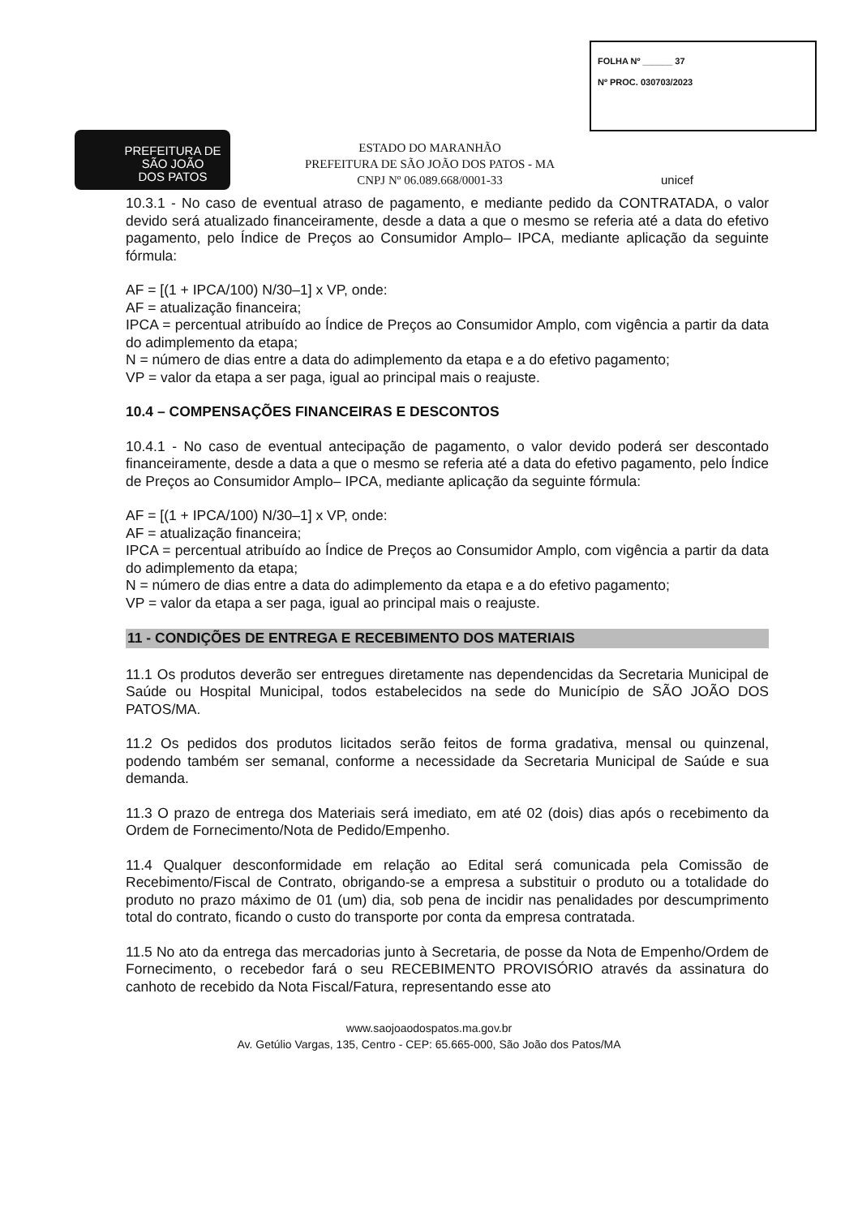PREFEITURA DE
SÃO JOÃO
DOS PATOS
ESTADO DO MARANHÃO
PREFEITURA DE SÃO JOÃO DOS PATOS - MA
CNPJ Nº 06.089.668/0001-33
FOLHA Nº ______ 37
Nº PROC. 030703/2023
unicef
10.3.1 - No caso de eventual atraso de pagamento, e mediante pedido da CONTRATADA, o valor devido será atualizado financeiramente, desde a data a que o mesmo se referia até a data do efetivo pagamento, pelo Índice de Preços ao Consumidor Amplo– IPCA, mediante aplicação da seguinte fórmula:
AF = [(1 + IPCA/100) N/30–1] x VP, onde:
AF = atualização financeira;
IPCA = percentual atribuído ao Índice de Preços ao Consumidor Amplo, com vigência a partir da data do adimplemento da etapa;
N = número de dias entre a data do adimplemento da etapa e a do efetivo pagamento;
VP = valor da etapa a ser paga, igual ao principal mais o reajuste.
10.4 – COMPENSAÇÕES FINANCEIRAS E DESCONTOS
10.4.1 - No caso de eventual antecipação de pagamento, o valor devido poderá ser descontado financeiramente, desde a data a que o mesmo se referia até a data do efetivo pagamento, pelo Índice de Preços ao Consumidor Amplo– IPCA, mediante aplicação da seguinte fórmula:
AF = [(1 + IPCA/100) N/30–1] x VP, onde:
AF = atualização financeira;
IPCA = percentual atribuído ao Índice de Preços ao Consumidor Amplo, com vigência a partir da data do adimplemento da etapa;
N = número de dias entre a data do adimplemento da etapa e a do efetivo pagamento;
VP = valor da etapa a ser paga, igual ao principal mais o reajuste.
11 - CONDIÇÕES DE ENTREGA E RECEBIMENTO DOS MATERIAIS
11.1 Os produtos deverão ser entregues diretamente nas dependencidas da Secretaria Municipal de Saúde ou Hospital Municipal, todos estabelecidos na sede do Município de SÃO JOÃO DOS PATOS/MA.
11.2 Os pedidos dos produtos licitados serão feitos de forma gradativa, mensal ou quinzenal, podendo também ser semanal, conforme a necessidade da Secretaria Municipal de Saúde e sua demanda.
11.3 O prazo de entrega dos Materiais será imediato, em até 02 (dois) dias após o recebimento da Ordem de Fornecimento/Nota de Pedido/Empenho.
11.4 Qualquer desconformidade em relação ao Edital será comunicada pela Comissão de Recebimento/Fiscal de Contrato, obrigando-se a empresa a substituir o produto ou a totalidade do produto no prazo máximo de 01 (um) dia, sob pena de incidir nas penalidades por descumprimento total do contrato, ficando o custo do transporte por conta da empresa contratada.
11.5 No ato da entrega das mercadorias junto à Secretaria, de posse da Nota de Empenho/Ordem de Fornecimento, o recebedor fará o seu RECEBIMENTO PROVISÓRIO através da assinatura do canhoto de recebido da Nota Fiscal/Fatura, representando esse ato
www.saojoaodospatos.ma.gov.br
Av. Getúlio Vargas, 135, Centro - CEP: 65.665-000, São João dos Patos/MA